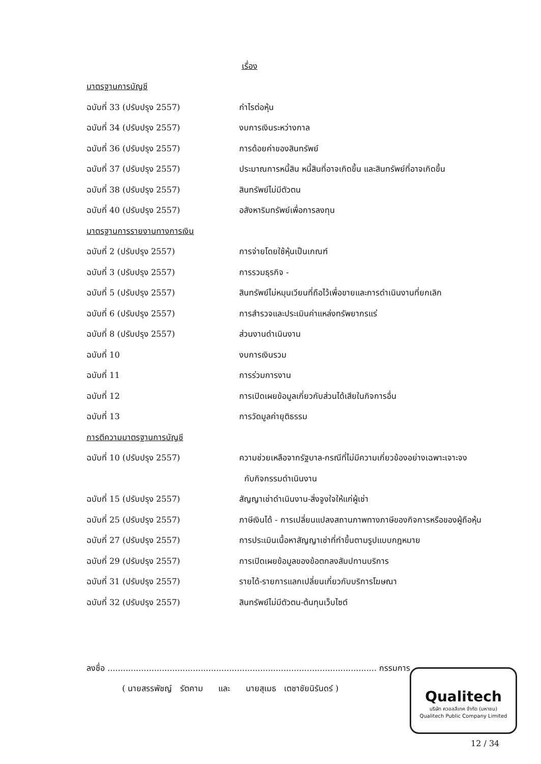เรื่อง
| มาตรฐานการบัญชี | |
| ฉบับที่ 33 (ปรับปรุง 2557) | กำไรต่อหุ้น |
| ฉบับที่ 34 (ปรับปรุง 2557) | งบการเงินระหว่างกาล |
| ฉบับที่ 36 (ปรับปรุง 2557) | การด้อยค่าของสินทรัพย์ |
| ฉบับที่ 37 (ปรับปรุง 2557) | ประมาณการหนี้สิน หนี้สินที่อาจเกิดขึ้น และสินทรัพย์ที่อาจเกิดขึ้น |
| ฉบับที่ 38 (ปรับปรุง 2557) | สินทรัพย์ไม่มีตัวตน |
| ฉบับที่ 40 (ปรับปรุง 2557) | อสังหาริมทรัพย์เพื่อการลงทุน |
| มาตรฐานการรายงานทางการเงิน | |
| ฉบับที่ 2 (ปรับปรุง 2557) | การจ่ายโดยใช้หุ้นเป็นเกณฑ์ |
| ฉบับที่ 3 (ปรับปรุง 2557) | การรวมธุรกิจ - |
| ฉบับที่ 5 (ปรับปรุง 2557) | สินทรัพย์ไม่หมุนเวียนที่ถือไว้เพื่อขายและการดำเนินงานที่ยกเลิก |
| ฉบับที่ 6 (ปรับปรุง 2557) | การสำรวจและประเมินค่าแหล่งทรัพยากรแร่ |
| ฉบับที่ 8 (ปรับปรุง 2557) | ส่วนงานดำเนินงาน |
| ฉบับที่ 10 | งบการเงินรวม |
| ฉบับที่ 11 | การร่วมการงาน |
| ฉบับที่ 12 | การเปิดเผยข้อมูลเกี่ยวกับส่วนได้เสียในกิจการอื่น |
| ฉบับที่ 13 | การวัดมูลค่ายุติธรรม |
| การตีความมาตรฐานการบัญชี | |
| ฉบับที่ 10 (ปรับปรุง 2557) | ความช่วยเหลือจากรัฐบาล-กรณีที่ไม่มีความเกี่ยวข้องอย่างเฉพาะเจาะจง |
| | กับกิจกรรมดำเนินงาน |
| ฉบับที่ 15 (ปรับปรุง 2557) | สัญญาเช่าดำเนินงาน-สิ่งจูงใจให้แก่ผู้เช่า |
| ฉบับที่ 25 (ปรับปรุง 2557) | ภาษีเงินได้ - การเปลี่ยนแปลงสถานภาพทางภาษีของกิจการหรือของผู้ถือหุ้น |
| ฉบับที่ 27 (ปรับปรุง 2557) | การประเมินเนื้อหาสัญญาเช่าที่ทำขึ้นตามรูปแบบกฎหมาย |
| ฉบับที่ 29 (ปรับปรุง 2557) | การเปิดเผยข้อมูลของข้อตกลงสัมปทานบริการ |
| ฉบับที่ 31 (ปรับปรุง 2557) | รายได้-รายการแลกเปลี่ยนเกี่ยวกับบริการโฆษณา |
| ฉบับที่ 32 (ปรับปรุง 2557) | สินทรัพย์ไม่มีตัวตน-ต้นทุนเว็บไซต์ |
ลงชื่อ ........................................................................................................ กรรมการ
( นายสรรพัชญ์ รัตคาม และ นายสุเมธ เตชาชัยนิรันดร์ )
Qualitech
บริษัท ควอลลีเทค จำกัด (มหาชน)
Qualitech Public Company Limited
12 / 34